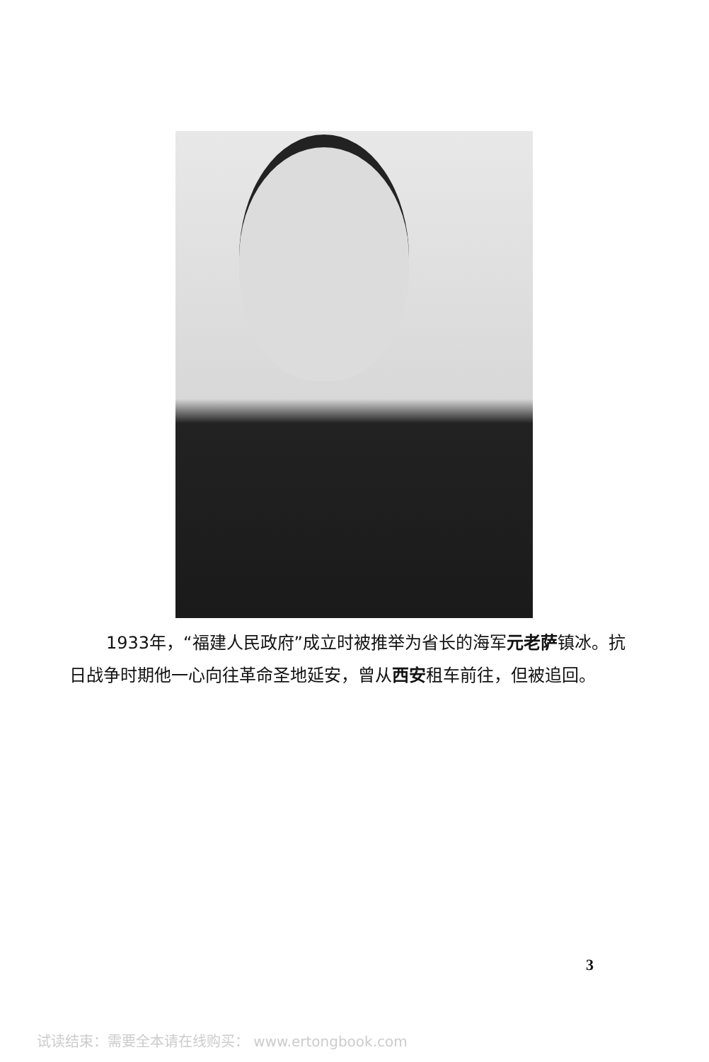1933年，“福建人民政府”成立时被推举为省长的海军元老萨镇冰。抗日战争时期他一心向往革命圣地延安，曾从西安租车前往，但被追回。
3
试读结束：需要全本请在线购买： www.ertongbook.com